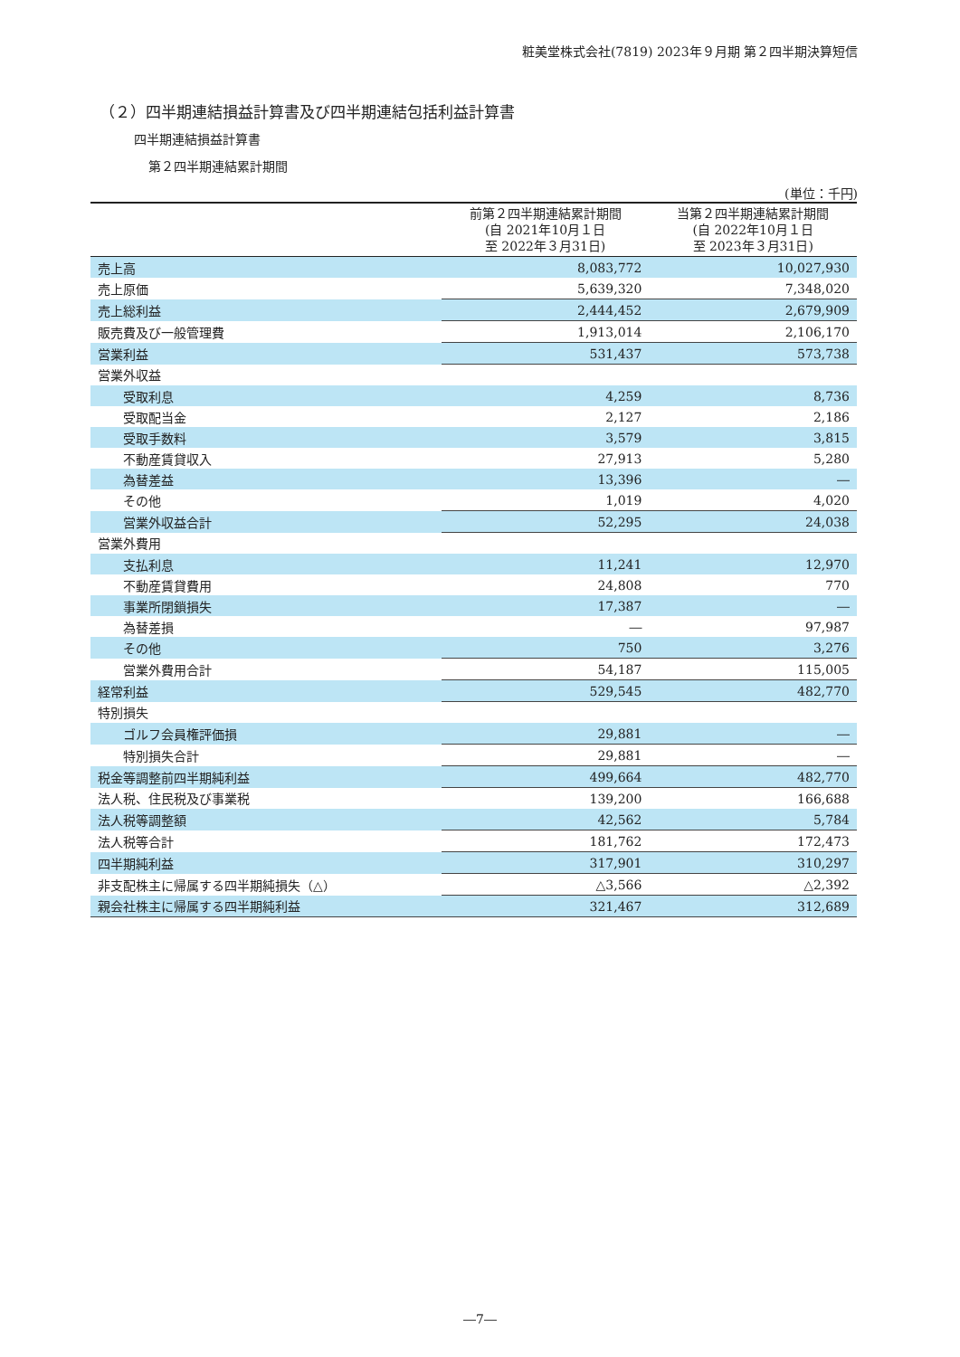粧美堂株式会社(7819) 2023年９月期 第２四半期決算短信
（２）四半期連結損益計算書及び四半期連結包括利益計算書
四半期連結損益計算書
第２四半期連結累計期間
(単位：千円)
| | 前第２四半期連結累計期間 (自 2021年10月１日 至 2022年３月31日) | 当第２四半期連結累計期間 (自 2022年10月１日 至 2023年３月31日) |
| --- | --- | --- |
| 売上高 | 8,083,772 | 10,027,930 |
| 売上原価 | 5,639,320 | 7,348,020 |
| 売上総利益 | 2,444,452 | 2,679,909 |
| 販売費及び一般管理費 | 1,913,014 | 2,106,170 |
| 営業利益 | 531,437 | 573,738 |
| 営業外収益 | | |
| 受取利息 | 4,259 | 8,736 |
| 受取配当金 | 2,127 | 2,186 |
| 受取手数料 | 3,579 | 3,815 |
| 不動産賃貸収入 | 27,913 | 5,280 |
| 為替差益 | 13,396 | ― |
| その他 | 1,019 | 4,020 |
| 営業外収益合計 | 52,295 | 24,038 |
| 営業外費用 | | |
| 支払利息 | 11,241 | 12,970 |
| 不動産賃貸費用 | 24,808 | 770 |
| 事業所閉鎖損失 | 17,387 | ― |
| 為替差損 | ― | 97,987 |
| その他 | 750 | 3,276 |
| 営業外費用合計 | 54,187 | 115,005 |
| 経常利益 | 529,545 | 482,770 |
| 特別損失 | | |
| ゴルフ会員権評価損 | 29,881 | ― |
| 特別損失合計 | 29,881 | ― |
| 税金等調整前四半期純利益 | 499,664 | 482,770 |
| 法人税、住民税及び事業税 | 139,200 | 166,688 |
| 法人税等調整額 | 42,562 | 5,784 |
| 法人税等合計 | 181,762 | 172,473 |
| 四半期純利益 | 317,901 | 310,297 |
| 非支配株主に帰属する四半期純損失（△） | △3,566 | △2,392 |
| 親会社株主に帰属する四半期純利益 | 321,467 | 312,689 |
―7―